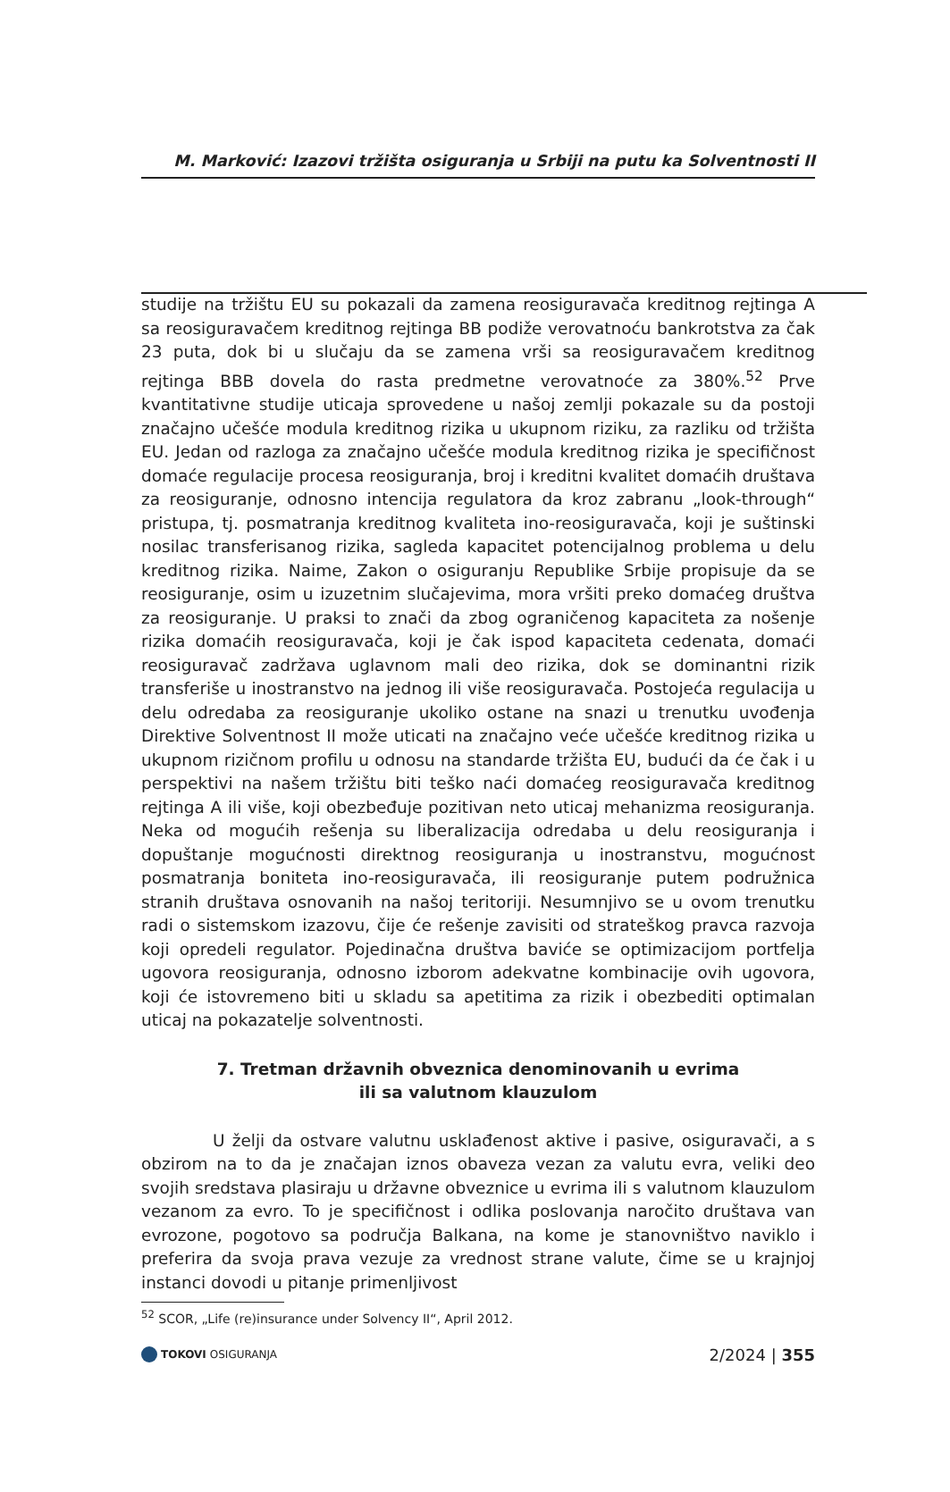M. Marković: Izazovi tržišta osiguranja u Srbiji na putu ka Solventnosti II
studije na tržištu EU su pokazali da zamena reosiguravača kreditnog rejtinga A sa reosiguravačem kreditnog rejtinga BB podiže verovatnoću bankrotstva za čak 23 puta, dok bi u slučaju da se zamena vrši sa reosiguravačem kreditnog rejtinga BBB dovela do rasta predmetne verovatnoće za 380%.<sup>52</sup> Prve kvantitativne studije uticaja sprovedene u našoj zemlji pokazale su da postoji značajno učešće modula kreditnog rizika u ukupnom riziku, za razliku od tržišta EU. Jedan od razloga za značajno učešće modula kreditnog rizika je specifičnost domaće regulacije procesa reosiguranja, broj i kreditni kvalitet domaćih društava za reosiguranje, odnosno intencija regulatora da kroz zabranu „look-through“ pristupa, tj. posmatranja kreditnog kvaliteta ino-reosiguravača, koji je suštinski nosilac transferisanog rizika, sagleda kapacitet potencijalnog problema u delu kreditnog rizika. Naime, Zakon o osiguranju Republike Srbije propisuje da se reosiguranje, osim u izuzetnim slučajevima, mora vršiti preko domaćeg društva za reosiguranje. U praksi to znači da zbog ograničenog kapaciteta za nošenje rizika domaćih reosiguravača, koji je čak ispod kapaciteta cedenata, domaći reosiguravač zadržava uglavnom mali deo rizika, dok se dominantni rizik transferiše u inostranstvo na jednog ili više reosiguravača. Postojeća regulacija u delu odredaba za reosiguranje ukoliko ostane na snazi u trenutku uvođenja Direktive Solventnost II može uticati na značajno veće učešće kreditnog rizika u ukupnom rizičnom profilu u odnosu na standarde tržišta EU, budući da će čak i u perspektivi na našem tržištu biti teško naći domaćeg reosiguravača kreditnog rejtinga A ili više, koji obezbeđuje pozitivan neto uticaj mehanizma reosiguranja. Neka od mogućih rešenja su liberalizacija odredaba u delu reosiguranja i dopuštanje mogućnosti direktnog reosiguranja u inostranstvu, mogućnost posmatranja boniteta ino-reosiguravača, ili reosiguranje putem podružnica stranih društava osnovanih na našoj teritoriji. Nesumnjivo se u ovom trenutku radi o sistemskom izazovu, čije će rešenje zavisiti od strateškog pravca razvoja koji opredeli regulator. Pojedinačna društva baviće se optimizacijom portfelja ugovora reosiguranja, odnosno izborom adekvatne kombinacije ovih ugovora, koji će istovremeno biti u skladu sa apetitima za rizik i obezbediti optimalan uticaj na pokazatelje solventnosti.
7. Tretman državnih obveznica denominovanih u evrima
ili sa valutnom klauzulom
U želji da ostvare valutnu usklađenost aktive i pasive, osiguravači, a s obzirom na to da je značajan iznos obaveza vezan za valutu evra, veliki deo svojih sredstava plasiraju u državne obveznice u evrima ili s valutnom klauzulom vezanom za evro. To je specifičnost i odlika poslovanja naročito društava van evrozone, pogotovo sa područja Balkana, na kome je stanovništvo naviklo i preferira da svoja prava vezuje za vrednost strane valute, čime se u krajnjoj instanci dovodi u pitanje primenljivost
<sup>52</sup> SCOR, „Life (re)insurance under Solvency II“, April 2012.
TOKOVI OSIGURANJA
2/2024 | 355